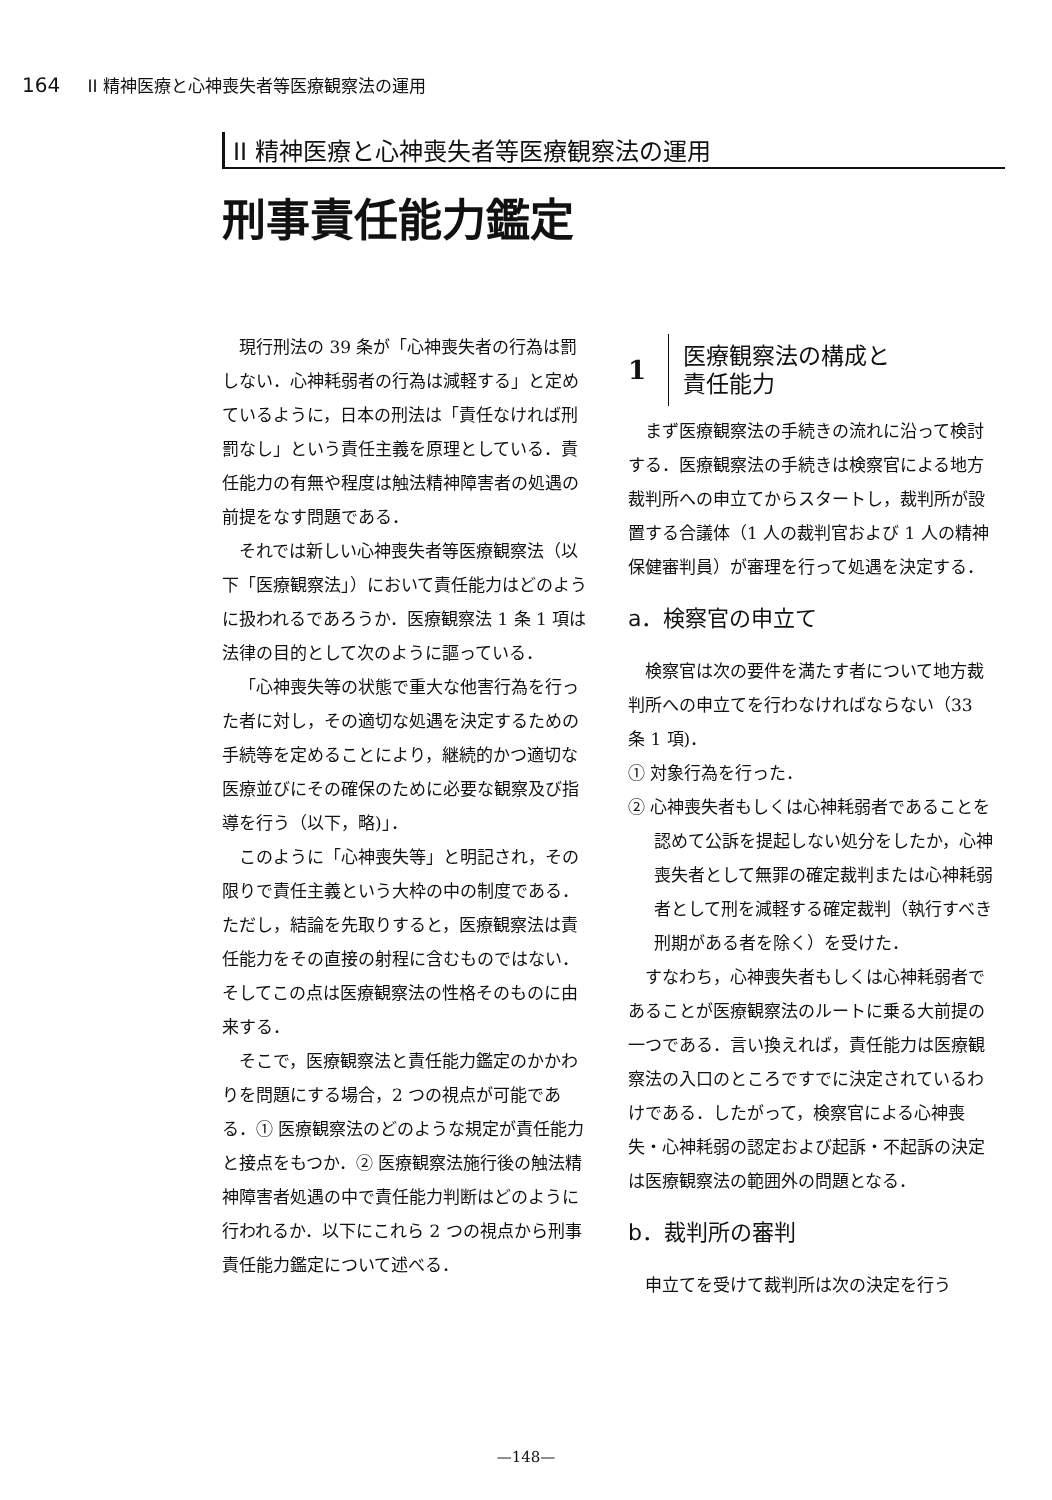164 II 精神医療と心神喪失者等医療観察法の運用
II 精神医療と心神喪失者等医療観察法の運用
刑事責任能力鑑定
現行刑法の 39 条が「心神喪失者の行為は罰しない．心神耗弱者の行為は減軽する」と定めているように，日本の刑法は「責任なければ刑罰なし」という責任主義を原理としている．責任能力の有無や程度は触法精神障害者の処遇の前提をなす問題である．
それでは新しい心神喪失者等医療観察法（以下「医療観察法」）において責任能力はどのように扱われるであろうか．医療観察法 1 条 1 項は法律の目的として次のように謳っている．
「心神喪失等の状態で重大な他害行為を行った者に対し，その適切な処遇を決定するための手続等を定めることにより，継続的かつ適切な医療並びにその確保のために必要な観察及び指導を行う（以下，略)」．
このように「心神喪失等」と明記され，その限りで責任主義という大枠の中の制度である．ただし，結論を先取りすると，医療観察法は責任能力をその直接の射程に含むものではない．そしてこの点は医療観察法の性格そのものに由来する．
そこで，医療観察法と責任能力鑑定のかかわりを問題にする場合，2 つの視点が可能である．① 医療観察法のどのような規定が責任能力と接点をもつか．② 医療観察法施行後の触法精神障害者処遇の中で責任能力判断はどのように行われるか．以下にこれら 2 つの視点から刑事責任能力鑑定について述べる．
1 医療観察法の構成と
責任能力
まず医療観察法の手続きの流れに沿って検討する．医療観察法の手続きは検察官による地方裁判所への申立てからスタートし，裁判所が設置する合議体（1 人の裁判官および 1 人の精神保健審判員）が審理を行って処遇を決定する．
a．検察官の申立て
検察官は次の要件を満たす者について地方裁判所への申立てを行わなければならない（33 条 1 項)．
① 対象行為を行った．
② 心神喪失者もしくは心神耗弱者であることを認めて公訴を提起しない処分をしたか，心神喪失者として無罪の確定裁判または心神耗弱者として刑を減軽する確定裁判（執行すべき刑期がある者を除く）を受けた．
すなわち，心神喪失者もしくは心神耗弱者であることが医療観察法のルートに乗る大前提の一つである．言い換えれば，責任能力は医療観察法の入口のところですでに決定されているわけである．したがって，検察官による心神喪失・心神耗弱の認定および起訴・不起訴の決定は医療観察法の範囲外の問題となる．
b．裁判所の審判
申立てを受けて裁判所は次の決定を行う
—148—